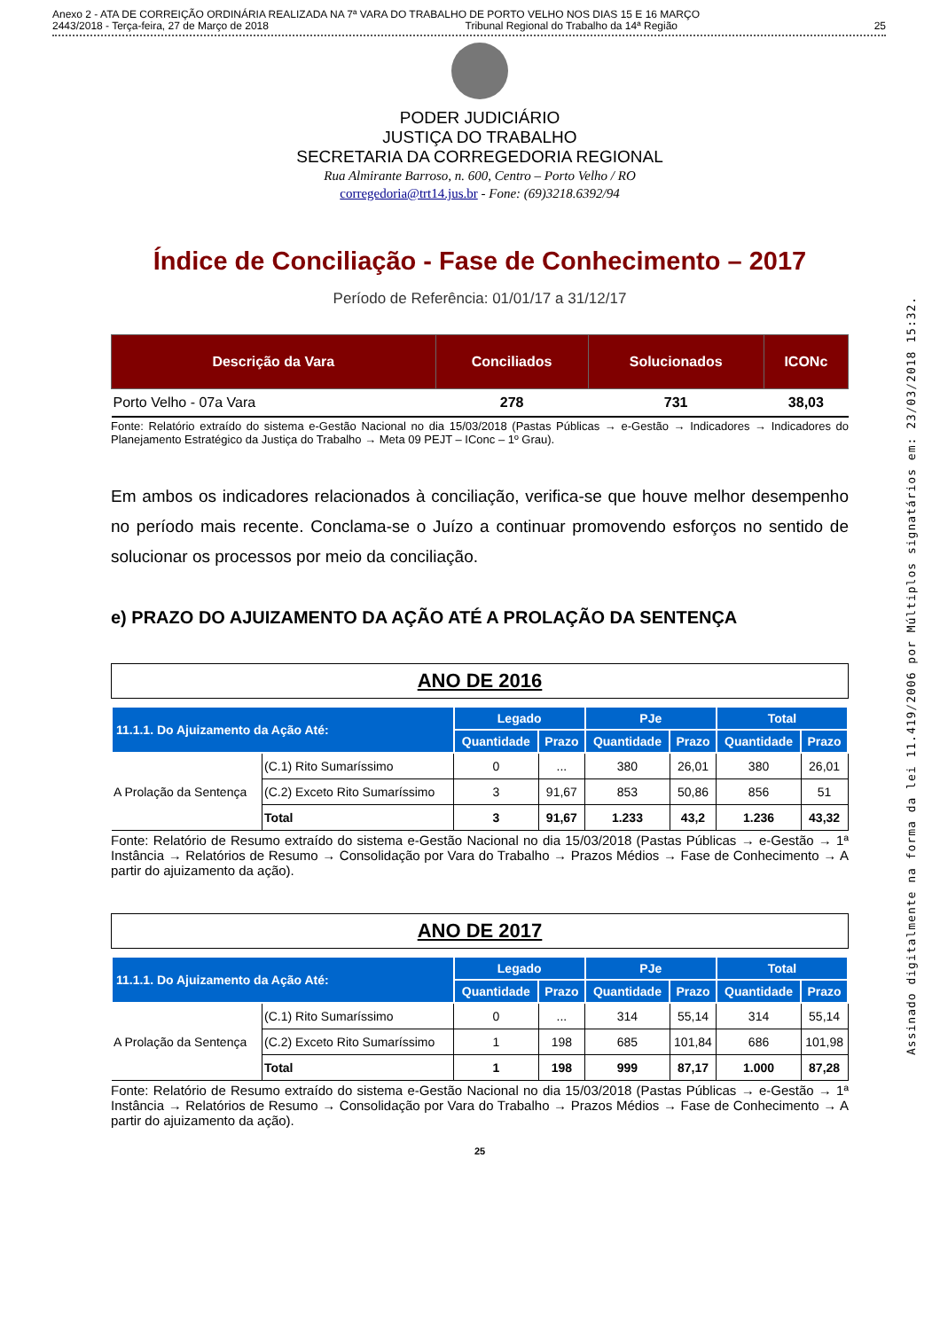Anexo 2 - ATA DE CORREIÇÃO ORDINÁRIA REALIZADA NA 7ª VARA DO TRABALHO DE PORTO VELHO NOS DIAS 15 E 16 MARÇO
2443/2018 - Terça-feira, 27 de Março de 2018 Tribunal Regional do Trabalho da 14ª Região 25
Assinado digitalmente na forma da lei 11.419/2006 por Múltiplos signatários em: 23/03/2018 15:32.
PODER JUDICIÁRIO
JUSTIÇA DO TRABALHO
SECRETARIA DA CORREGEDORIA REGIONAL
Rua Almirante Barroso, n. 600, Centro – Porto Velho / RO
corregedoria@trt14.jus.br - Fone: (69)3218.6392/94
Índice de Conciliação - Fase de Conhecimento – 2017
Período de Referência: 01/01/17 a 31/12/17
| Descrição da Vara | Conciliados | Solucionados | ICONc |
| --- | --- | --- | --- |
| Porto Velho - 07a Vara | 278 | 731 | 38,03 |
Fonte: Relatório extraído do sistema e-Gestão Nacional no dia 15/03/2018 (Pastas Públicas → e-Gestão → Indicadores → Indicadores do Planejamento Estratégico da Justiça do Trabalho → Meta 09 PEJT – IConc – 1º Grau).
Em ambos os indicadores relacionados à conciliação, verifica-se que houve melhor desempenho no período mais recente. Conclama-se o Juízo a continuar promovendo esforços no sentido de solucionar os processos por meio da conciliação.
e) PRAZO DO AJUIZAMENTO DA AÇÃO ATÉ A PROLAÇÃO DA SENTENÇA
ANO DE 2016
| 11.1.1. Do Ajuizamento da Ação Até: | | Legado | | PJe | | Total | |
| --- | --- | --- | --- | --- | --- | --- | --- |
| | | Quantidade | Prazo | Quantidade | Prazo | Quantidade | Prazo |
| A Prolação da Sentença | (C.1) Rito Sumaríssimo | 0 | ... | 380 | 26,01 | 380 | 26,01 |
| | (C.2) Exceto Rito Sumaríssimo | 3 | 91,67 | 853 | 50,86 | 856 | 51 |
| | Total | 3 | 91,67 | 1.233 | 43,2 | 1.236 | 43,32 |
Fonte: Relatório de Resumo extraído do sistema e-Gestão Nacional no dia 15/03/2018 (Pastas Públicas → e-Gestão → 1ª Instância → Relatórios de Resumo → Consolidação por Vara do Trabalho → Prazos Médios → Fase de Conhecimento → A partir do ajuizamento da ação).
ANO DE 2017
| 11.1.1. Do Ajuizamento da Ação Até: | | Legado | | PJe | | Total | |
| --- | --- | --- | --- | --- | --- | --- | --- |
| | | Quantidade | Prazo | Quantidade | Prazo | Quantidade | Prazo |
| A Prolação da Sentença | (C.1) Rito Sumaríssimo | 0 | ... | 314 | 55,14 | 314 | 55,14 |
| | (C.2) Exceto Rito Sumaríssimo | 1 | 198 | 685 | 101,84 | 686 | 101,98 |
| | Total | 1 | 198 | 999 | 87,17 | 1.000 | 87,28 |
Fonte: Relatório de Resumo extraído do sistema e-Gestão Nacional no dia 15/03/2018 (Pastas Públicas → e-Gestão → 1ª Instância → Relatórios de Resumo → Consolidação por Vara do Trabalho → Prazos Médios → Fase de Conhecimento → A partir do ajuizamento da ação).
25